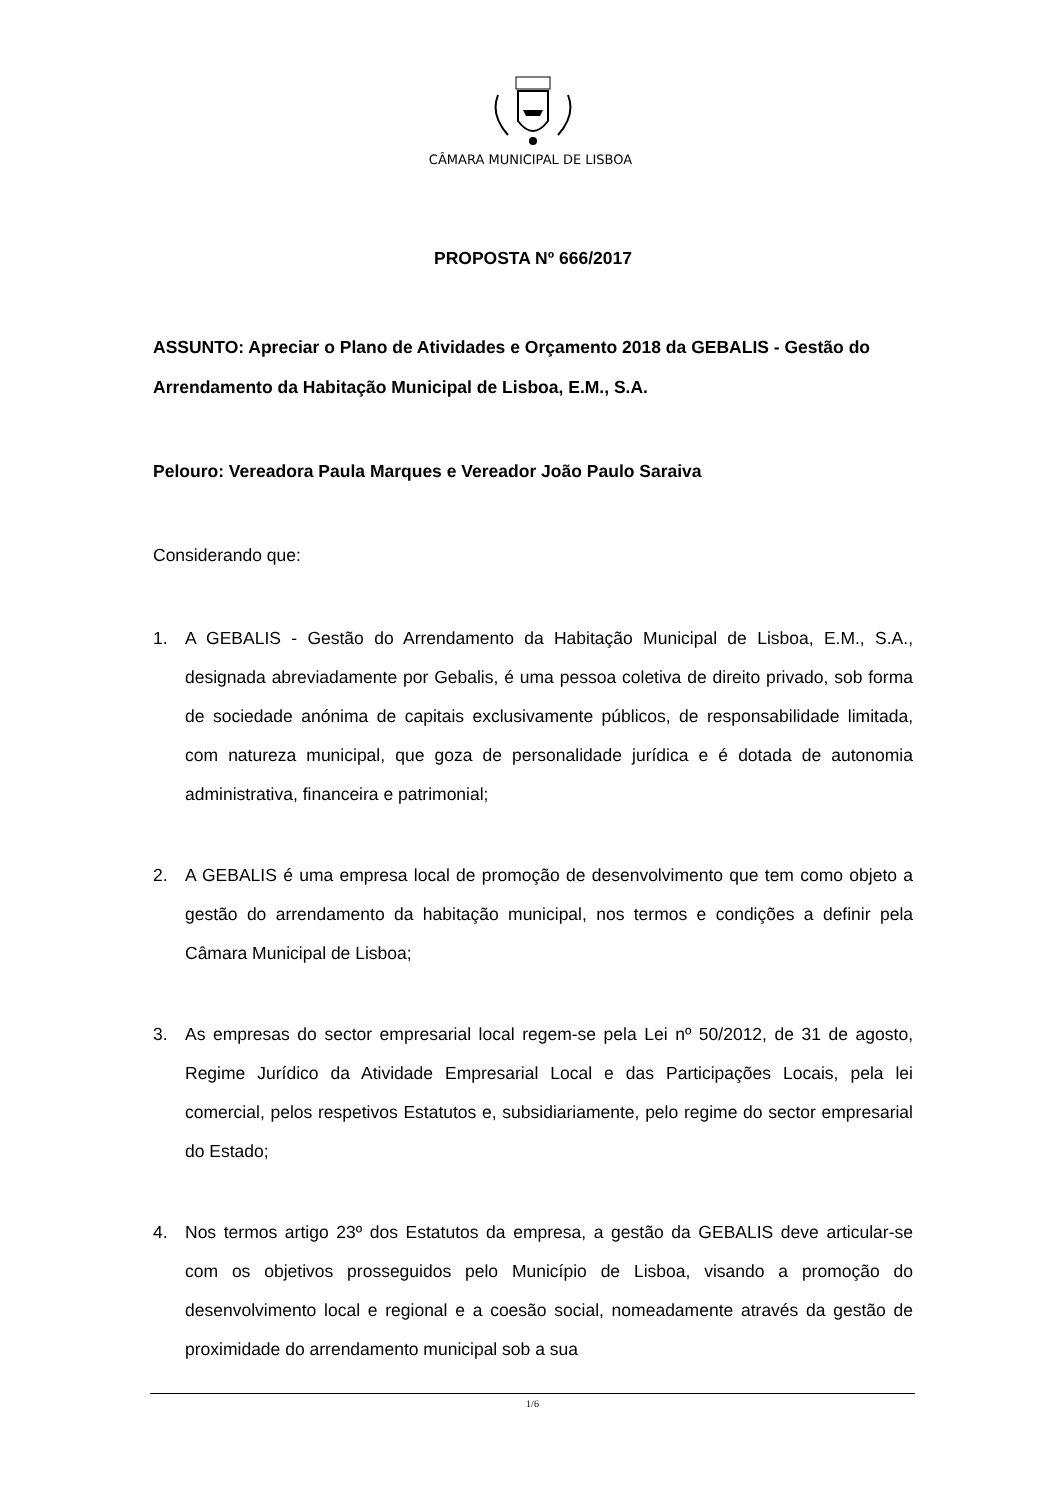CÂMARA MUNICIPAL DE LISBOA
PROPOSTA Nº 666/2017
ASSUNTO: Apreciar o Plano de Atividades e Orçamento 2018 da GEBALIS - Gestão do Arrendamento da Habitação Municipal de Lisboa, E.M., S.A.
Pelouro: Vereadora Paula Marques e Vereador João Paulo Saraiva
Considerando que:
1. A GEBALIS - Gestão do Arrendamento da Habitação Municipal de Lisboa, E.M., S.A., designada abreviadamente por Gebalis, é uma pessoa coletiva de direito privado, sob forma de sociedade anónima de capitais exclusivamente públicos, de responsabilidade limitada, com natureza municipal, que goza de personalidade jurídica e é dotada de autonomia administrativa, financeira e patrimonial;
2. A GEBALIS é uma empresa local de promoção de desenvolvimento que tem como objeto a gestão do arrendamento da habitação municipal, nos termos e condições a definir pela Câmara Municipal de Lisboa;
3. As empresas do sector empresarial local regem-se pela Lei nº 50/2012, de 31 de agosto, Regime Jurídico da Atividade Empresarial Local e das Participações Locais, pela lei comercial, pelos respetivos Estatutos e, subsidiariamente, pelo regime do sector empresarial do Estado;
4. Nos termos artigo 23º dos Estatutos da empresa, a gestão da GEBALIS deve articular-se com os objetivos prosseguidos pelo Município de Lisboa, visando a promoção do desenvolvimento local e regional e a coesão social, nomeadamente através da gestão de proximidade do arrendamento municipal sob a sua
1/6